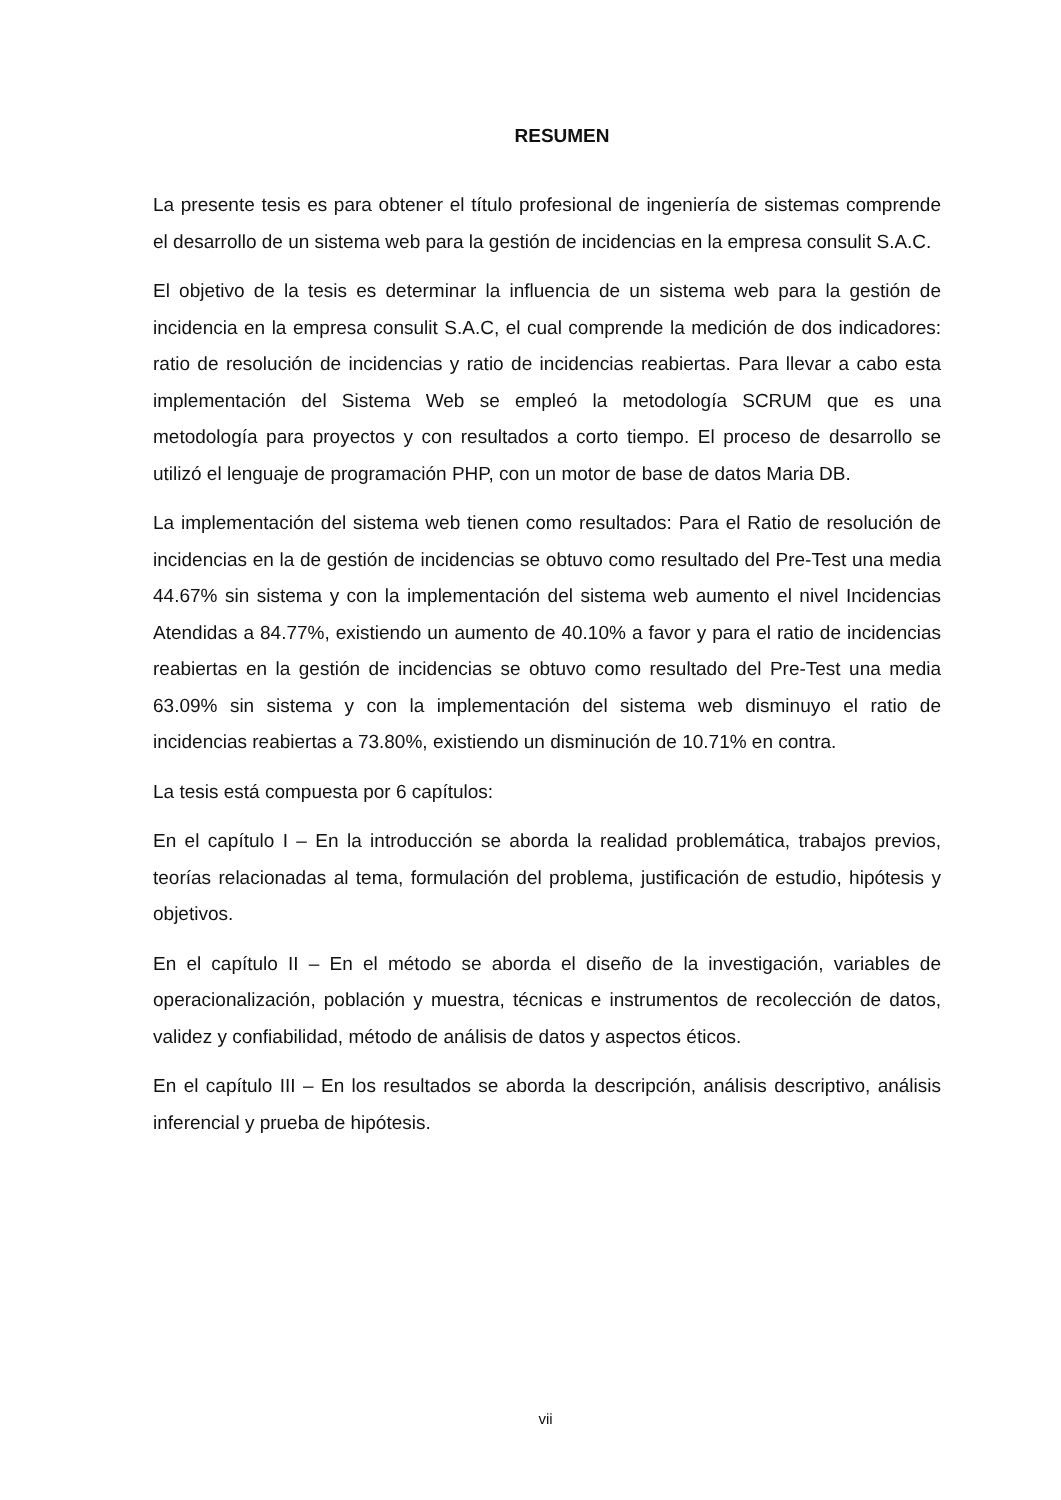RESUMEN
La presente tesis es para obtener el título profesional de ingeniería de sistemas comprende el desarrollo de un sistema web para la gestión de incidencias en la empresa consulit S.A.C.
El objetivo de la tesis es determinar la influencia de un sistema web para la gestión de incidencia en la empresa consulit S.A.C, el cual comprende la medición de dos indicadores: ratio de resolución de incidencias y ratio de incidencias reabiertas. Para llevar a cabo esta implementación del Sistema Web se empleó la metodología SCRUM que es una metodología para proyectos y con resultados a corto tiempo. El proceso de desarrollo se utilizó el lenguaje de programación PHP, con un motor de base de datos Maria DB.
La implementación del sistema web tienen como resultados: Para el Ratio de resolución de incidencias en la de gestión de incidencias se obtuvo como resultado del Pre-Test una media 44.67% sin sistema y con la implementación del sistema web aumento el nivel Incidencias Atendidas a 84.77%, existiendo un aumento de 40.10% a favor y para el ratio de incidencias reabiertas en la gestión de incidencias se obtuvo como resultado del Pre-Test una media 63.09% sin sistema y con la implementación del sistema web disminuyo el ratio de incidencias reabiertas a 73.80%, existiendo un disminución de 10.71% en contra.
La tesis está compuesta por 6 capítulos:
En el capítulo I – En la introducción se aborda la realidad problemática, trabajos previos, teorías relacionadas al tema, formulación del problema, justificación de estudio, hipótesis y objetivos.
En el capítulo II – En el método se aborda el diseño de la investigación, variables de operacionalización, población y muestra, técnicas e instrumentos de recolección de datos, validez y confiabilidad, método de análisis de datos y aspectos éticos.
En el capítulo III – En los resultados se aborda la descripción, análisis descriptivo, análisis inferencial y prueba de hipótesis.
vii